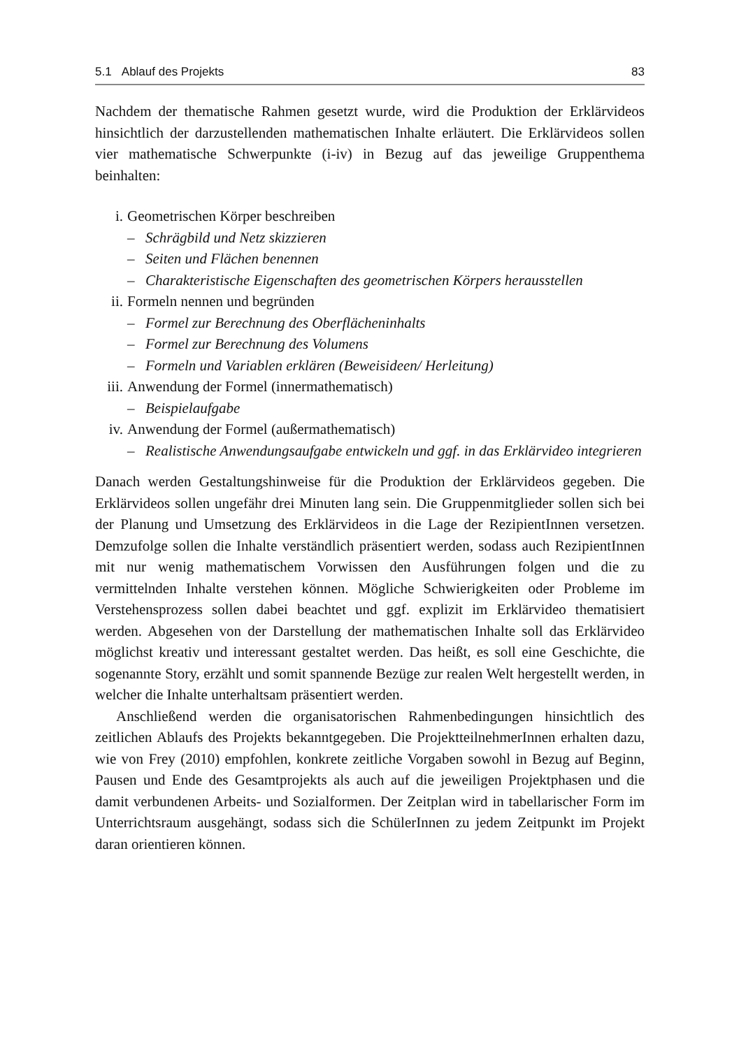5.1 Ablauf des Projekts 83
Nachdem der thematische Rahmen gesetzt wurde, wird die Produktion der Erklär­videos hinsichtlich der darzustellenden mathematischen Inhalte erläutert. Die Erklärvideos sollen vier mathematische Schwerpunkte (i-iv) in Bezug auf das jeweilige Gruppenthema beinhalten:
i. Geometrischen Körper beschreiben
– Schrägbild und Netz skizzieren
– Seiten und Flächen benennen
– Charakteristische Eigenschaften des geometrischen Körpers herausstellen
ii. Formeln nennen und begründen
– Formel zur Berechnung des Oberflächeninhalts
– Formel zur Berechnung des Volumens
– Formeln und Variablen erklären (Beweisideen/ Herleitung)
iii. Anwendung der Formel (innermathematisch)
– Beispielaufgabe
iv. Anwendung der Formel (außermathematisch)
– Realistische Anwendungsaufgabe entwickeln und ggf. in das Erklärvideo integrieren
Danach werden Gestaltungshinweise für die Produktion der Erklärvideos gegeben. Die Erklärvideos sollen ungefähr drei Minuten lang sein. Die Gruppenmitglieder sollen sich bei der Planung und Umsetzung des Erklärvideos in die Lage der RezipientInnen versetzen. Demzufolge sollen die Inhalte verständlich präsentiert werden, sodass auch RezipientInnen mit nur wenig mathematischem Vorwissen den Ausführungen folgen und die zu vermittelnden Inhalte verstehen können. Mögliche Schwierigkeiten oder Probleme im Verstehensprozess sollen dabei beachtet und ggf. explizit im Erklärvideo thematisiert werden. Abgesehen von der Darstellung der mathematischen Inhalte soll das Erklärvideo möglichst kreativ und interessant gestaltet werden. Das heißt, es soll eine Geschichte, die sogenannte Story, erzählt und somit spannende Bezüge zur realen Welt hergestellt werden, in welcher die Inhalte unterhaltsam präsentiert werden.
Anschließend werden die organisatorischen Rahmenbedingungen hinsichtlich des zeitlichen Ablaufs des Projekts bekanntgegeben. Die ProjektteilnehmerInnen erhalten dazu, wie von Frey (2010) empfohlen, konkrete zeitliche Vorgaben sowohl in Bezug auf Beginn, Pausen und Ende des Gesamtprojekts als auch auf die jeweiligen Projektphasen und die damit verbundenen Arbeits- und Sozialformen. Der Zeitplan wird in tabellarischer Form im Unterrichtsraum ausgehängt, sodass sich die SchülerInnen zu jedem Zeitpunkt im Projekt daran orientieren können.